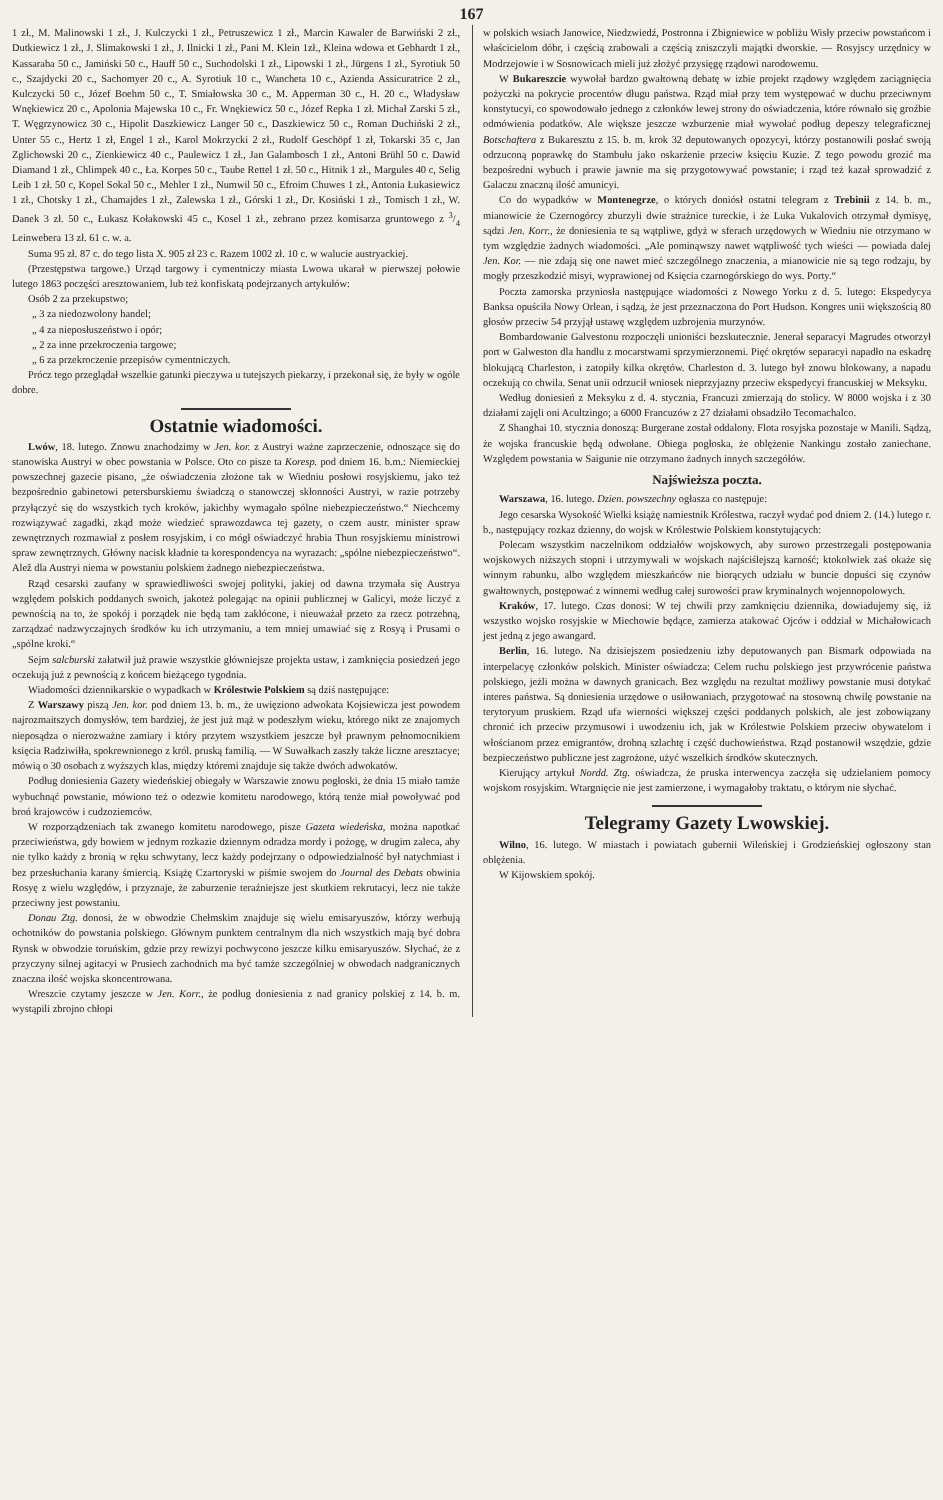167
1 zł., M. Malinowski 1 zł., J. Kulczycki 1 zł., Petruszewicz 1 zł., Marcin Kawaler de Barwiński 2 zł., Dutkiewicz 1 zł., J. Slimakowski 1 zł., J. Ilnicki 1 zł., Pani M. Klein 1zł., Kleina wdowa et Gebhardt 1 zł., Kassaraba 50 c., Jamiński 50 c., Hauff 50 c., Suchodolski 1 zł., Lipowski 1 zł., Jürgens 1 zł., Syrotiuk 50 c., Szajdycki 20 c., Sachomyer 20 c., A. Syrotiuk 10 c., Wancheta 10 c., Azienda Assicuratrice 2 zł., Kulczycki 50 c., Józef Boehm 50 c., T. Smiałowska 30 c., M. Apperman 30 c., H. 20 c., Władysław Wnękiewicz 20 c., Apolonia Majewska 10 c., Fr. Wnękiewicz 50 c., Józef Repka 1 zł. Michał Zarski 5 zł., T. Węgrzynowicz 30 c., Hipolit Daszkiewicz Langer 50 c., Daszkiewicz 50 c., Roman Duchiński 2 zł., Unter 55 c., Hertz 1 zł, Engel 1 zł., Karol Mokrzycki 2 zł., Rudolf Geschöpf 1 zł, Tokarski 35 c, Jan Zglichowski 20 c., Zienkiewicz 40 c., Paulewicz 1 zł., Jan Galambosch 1 zł., Antoni Brühl 50 c. Dawid Diamand 1 zł., Chlimpek 40 c., Ła. Korpes 50 c., Taube Rettel 1 zł. 50 c., Hitnik 1 zł., Margules 40 c, Selig Leib 1 zł. 50 c, Kopel Sokal 50 c., Mehler 1 zł., Numwil 50 c., Efroim Chuwes 1 zł., Antonia Łukasiewicz 1 zł., Chotsky 1 zł., Chamajdes 1 zł., Zalewska 1 zł., Górski 1 zł., Dr. Kosiński 1 zł., Tomisch 1 zł., W. Danek 3 zł. 50 c., Łukasz Kołakowski 45 c., Kosel 1 zł., zebrano przez komisarza gruntowego z 3/4 Leinwebera 13 zł. 61 c. w. a.
Suma 95 zł. 87 c. do tego lista X. 905 zł 23 c. Razem 1002 zł. 10 c. w walucie austryackiej.
(Przestępstwa targowe.) Urząd targowy i cymentniczy miasta Lwowa ukarał w pierwszej połowie lutego 1863 poczęści aresztowaniem, lub też konfiskatą podejrzanych artykułów:
Osób 2 za przekupstwo;
„ 3 za niedozwolony handel;
„ 4 za nieposłuszeństwo i opór;
„ 2 za inne przekroczenia targowe;
„ 6 za przekroczenie przepisów cymentniczych.
Prócz tego przeglądał wszelkie gatunki pieczywa u tutejszych piekarzy, i przekonał się, że były w ogóle dobre.
Ostatnie wiadomości.
Lwów, 18. lutego. Znowu znachodzimy w Jen. kor. z Austryi ważne zaprzeczenie, odnoszące się do stanowiska Austryi w obec powstania w Polsce. Oto co pisze ta Koresp. pod dniem 16. b.m.: Niemieckiej powszechnej gazecie pisano, „że oświadczenia złożone tak w Wiedniu posłowi rosyjskiemu, jako też bezpośrednio gabinetowi petersburskiemu świadczą o stanowczej skłonności Austryi, w razie potrzeby przyłączyć się do wszystkich tych kroków, jakichby wymagało spólne niebezpieczeństwo.“ Niechcemy rozwiązywać zagadki, zkąd może wiedzieć sprawozdawca tej gazety, o czem austr. minister spraw zewnętrznych rozmawiał z posłem rosyjskim, i co mógł oświadczyć hrabia Thun rosyjskiemu ministrowi spraw zewnętrznych. Główny nacisk kładnie ta korespondencya na wyrazach: „spólne niebezpieczeństwo“. Alež dla Austryi niema w powstaniu polskiem żadnego niebezpieczeństwa.
Rząd cesarski zaufany w sprawiedliwości swojej polityki, jakiej od dawna trzymała się Austrya względem polskich poddanych swoich, jakoteż polegając na opinii publicznej w Galicyi, może liczyć z pewnością na to, że spokój i porządek nie będą tam zakłócone, i nieuważał przeto za rzecz potrzebną, zarządzać nadzwyczajnych środków ku ich utrzymaniu, a tem mniej umawiać się z Rosyą i Prusami o „spólne kroki.“
Sejm salcburski załatwił już prawie wszystkie główniejsze projekta ustaw, i zamknięcia posiedzeń jego oczekują już z pewnością z końcem bieżącego tygodnia.
Wiadomości dziennikarskie o wypadkach w Królestwie Polskiem są dziś następujące:
Z Warszawy piszą Jen. kor. pod dniem 13. b. m., że uwięziono adwokata Kojsiewicza jest powodem najrozmaitszych domysłów, tem bardziej, że jest już mąż w podeszłym wieku, którego nikt ze znajomych nieposądza o nierozważne zamiary i który przytem wszystkiem jeszcze był prawnym pełnomocnikiem księcia Radziwiłła, spokrewnionego z król. pruską familią. — W Suwałkach zaszły także liczne aresztacye; mówią o 30 osobach z wyższych klas, między któremi znajduje się także dwóch adwokatów.
Podług doniesienia Gazety wiedeńskiej obiegały w Warszawie znowu pogłoski, że dnia 15 miało tamże wybuchnąć powstanie, mówiono też o odezwie komitetu narodowego, którą tenże miał powoływać pod broń krajowców i cudzoziemców.
W rozporządzeniach tak zwanego komitetu narodowego, pisze Gazeta wiedeńska, można napotkać przeciwieństwa, gdy bowiem w jednym rozkazie dziennym odradza mordy i pożogę, w drugim zaleca, aby nie tylko każdy z bronią w ręku schwytany, lecz każdy podejrzany o odpowiedzialność był natychmiast i bez przesłuchania karany śmiercią. Książę Czartoryski w piśmie swojem do Journal des Debats obwinia Rosyę z wielu względów, i przyznaje, że zaburzenie teraźniejsze jest skutkiem rekrutacyi, lecz nie także przeciwny jest powstaniu.
Donau Ztg. donosi, że w obwodzie Chełmskim znajduje się wielu emisaryuszów, którzy werbują ochotników do powstania polskiego. Głównym punktem centralnym dla nich wszystkich mają być dobra Rynsk w obwodzie toruńskim, gdzie przy rewizyi pochwycono jeszcze kilku emisaryuszów. Słychać, że z przyczyny silnej agitacyi w Prusiech zachodnich ma być tamże szczególniej w obwodach nadgranicznych znaczna ilość wojska skoncentrowana.
Wreszcie czytamy jeszcze w Jen. Korr., że podług doniesienia z nad granicy polskiej z 14. b. m. wystąpili zbrojno chłopi
w polskich wsiach Janowice, Niedzwiedź, Postronna i Zbigniewice w pobliżu Wisły przeciw powstańcom i właścicielom dóbr, i częścią zrabowali a częścią zniszczyli majątki dworskie. — Rosyjscy urzędnicy w Modrzejowie i w Sosnowicach mieli już złożyć przysięgę rządowi narodowemu.
W Bukareszcie wywołał bardzo gwałtowną debatę w izbie projekt rządowy względem zaciągnięcia pożyczki na pokrycie procentów długu państwa. Rząd miał przy tem występować w duchu przeciwnym konstytucyi, co spowodowało jednego z członków lewej strony do oświadczenia, które równało się groźbie odmówienia podatków. Ale większe jeszcze wzburzenie miał wywołać podług depeszy telegraficznej Botschaftera z Bukaresztu z 15. b. m. krok 32 deputowanych opozycyi, którzy postanowili posłać swoją odrzuconą poprawkę do Stambułu jako oskarżenie przeciw księciu Kuzie. Z tego powodu grozić ma bezpośredni wybuch i prawie jawnie ma się przygotowywać powstanie; i rząd też kazał sprowadzić z Galaczu znaczną ilość amunicyi.
Co do wypadków w Montenegrze, o których doniósł ostatni telegram z Trebinii z 14. b. m., mianowicie że Czernogórcy zburzyli dwie strażnice tureckie, i że Luka Vukalovich otrzymał dymisyę, sądzi Jen. Korr., że doniesienia te są wątpliwe, gdyż w sferach urzędowych w Wiedniu nie otrzymano w tym względzie żadnych wiadomości. „Ale pominąwszy nawet wątpliwość tych wieści — powiada dalej Jen. Kor. — nie zdają się one nawet mieć szczególnego znaczenia, a mianowicie nie są tego rodzaju, by mogły przeszkodzić misyi, wyprawionej od Księcia czarnogórskiego do wys. Porty.“
Poczta zamorska przyniosła następujące wiadomości z Nowego Yorku z d. 5. lutego: Ekspedycya Banksa opuściła Nowy Orlean, i sądzą, że jest przeznaczona do Port Hudson. Kongres unii większością 80 głosów przeciw 54 przyjął ustawę względem uzbrojenia murzynów.
Bombardowanie Galvestonu rozpoczęli unioniści bezskutecznie. Jenerał separacyi Magrudes otworzył port w Galweston dla handlu z mocarstwami sprzymierzonemi. Pięć okrętów separacyi napadło na eskadrę blokującą Charleston, i zatopiły kilka okrętów. Charleston d. 3. lutego był znowu blokowany, a napadu oczekują co chwila. Senat unii odrzucił wniosek nieprzyjazny przeciw ekspedycyi francuskiej w Meksyku.
Według doniesień z Meksyku z d. 4. stycznia, Francuzi zmierzają do stolicy. W 8000 wojska i z 30 działami zajęli oni Acultzingo; a 6000 Francuzów z 27 działami obsadziło Tecomachalco.
Z Shanghai 10. stycznia donoszą: Burgerane został oddalony. Flota rosyjska pozostaje w Manili. Sądzą, że wojska francuskie będą odwołane. Obiega pogłoska, że oblężenie Nankingu zostało zaniechane. Względem powstania w Saigunie nie otrzymano żadnych innych szczegółów.
Najświeższa poczta.
Warszawa, 16. lutego. Dzien. powszechny ogłasza co następuje:
Jego cesarska Wysokość Wielki książę namiestnik Królestwa, raczył wydać pod dniem 2. (14.) lutego r. b., następujący rozkaz dzienny, do wojsk w Królestwie Polskiem konstytujących:
Polecam wszystkim naczelnikom oddziałów wojskowych, aby surowo przestrzegali postępowania wojskowych niższych stopni i utrzymywali w wojskach najściślejszą karność; ktokolwiek zaś okaże się winnym rabunku, albo względem mieszkańców nie biorących udziału w buncie dopuści się czynów gwałtownych, postępować z winnemi według całej surowości praw kryminalnych wojennopolowych.
Kraków, 17. lutego. Czas donosi: W tej chwili przy zamknięciu dziennika, dowiadujemy się, iż wszystko wojsko rosyjskie w Miechowie będące, zamierza atakować Ojców i oddział w Michałowicach jest jedną z jego awangard.
Berlin, 16. lutego. Na dzisiejszem posiedzeniu izby deputowanych pan Bismark odpowiada na interpelacyę członków polskich. Minister oświadcza: Celem ruchu polskiego jest przywrócenie państwa polskiego, jeżli można w dawnych granicach. Bez względu na rezultat możliwy powstanie musi dotykać interes państwa. Są doniesienia urzędowe o usiłowaniach, przygotować na stosowną chwilę powstanie na terytoryum pruskiem. Rząd ufa wierności większej części poddanych polskich, ale jest zobowiązany chronić ich przeciw przymusowi i uwodzeniu ich, jak w Królestwie Polskiem przeciw obywatelom i włościanom przez emigrantów, drobną szlachtę i część duchowieństwa. Rząd postanowił wszędzie, gdzie bezpieczeństwo publiczne jest zagrożone, użyć wszelkich środków skutecznych.
Kierujący artykuł Nordd. Ztg. oświadcza, że pruska interwencya zaczęła się udzielaniem pomocy wojskom rosyjskim. Wtargnięcie nie jest zamierzone, i wymagałoby traktatu, o którym nie słychać.
Telegramy Gazety Lwowskiej.
Wilno, 16. lutego. W miastach i powiatach gubernii Wileńskiej i Grodzieńskiej ogłoszony stan oblężenia.
W Kijowskiem spokój.